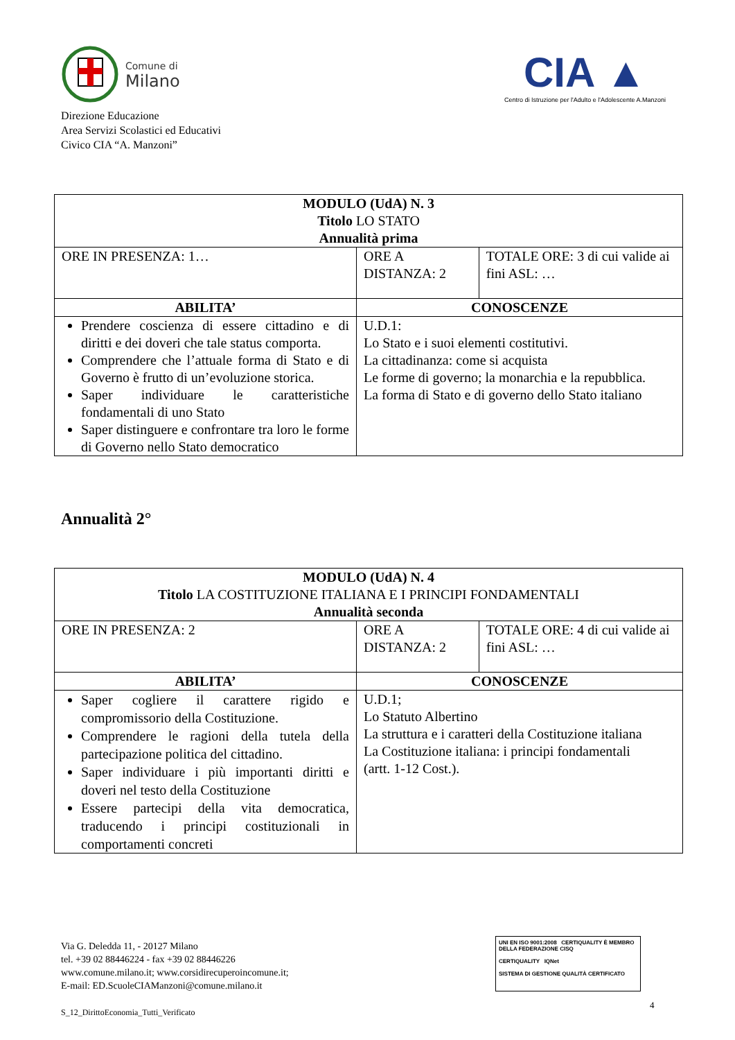Comune di
Milano
Direzione Educazione
Area Servizi Scolastici ed Educativi
Civico CIA “A. Manzoni”
CIA ▲
Centro di Istruzione per l'Adulto e l'Adolescente A.Manzoni
| MODULO (UdA) N. 3 Titolo LO STATO Annualità prima | | |
| --- | --- | --- |
| ORE IN PRESENZA: 1… | ORE A DISTANZA: 2 | TOTALE ORE: 3 di cui valide ai fini ASL: … |
| ABILITA’ | CONOSCENZE | |
| Prendere coscienza di essere cittadino e di diritti e dei doveri che tale status comporta. Comprendere che l’attuale forma di Stato e di Governo è frutto di un’evoluzione storica. Saper individuare le caratteristiche fondamentali di uno Stato Saper distinguere e confrontare tra loro le forme di Governo nello Stato democratico | U.D.1: Lo Stato e i suoi elementi costitutivi. La cittadinanza: come si acquista Le forme di governo; la monarchia e la repubblica. La forma di Stato e di governo dello Stato italiano | |
Annualità 2°
| MODULO (UdA) N. 4 Titolo LA COSTITUZIONE ITALIANA E I PRINCIPI FONDAMENTALI Annualità seconda | | |
| --- | --- | --- |
| ORE IN PRESENZA: 2 | ORE A DISTANZA: 2 | TOTALE ORE: 4 di cui valide ai fini ASL: … |
| ABILITA’ | CONOSCENZE | |
| Saper cogliere il carattere rigido e compromissorio della Costituzione. Comprendere le ragioni della tutela della partecipazione politica del cittadino. Saper individuare i più importanti diritti e doveri nel testo della Costituzione Essere partecipi della vita democratica, traducendo i principi costituzionali in comportamenti concreti | U.D.1; Lo Statuto Albertino La struttura e i caratteri della Costituzione italiana La Costituzione italiana: i principi fondamentali (artt. 1-12 Cost.). | |
Via G. Deledda 11, - 20127 Milano
tel. +39 02 88446224 - fax +39 02 88446226
www.comune.milano.it; www.corsidirecuperoincomune.it;
E-mail: ED.ScuoleCIAManzoni@comune.milano.it
S_12_DirittoEconomia_Tutti_Verificato
UNI EN ISO 9001:2008 CERTIQUALITY È MEMBRO DELLA FEDERAZIONE CISQ
CERTIQUALITY IQNet
SISTEMA DI GESTIONE QUALITÀ CERTIFICATO
4